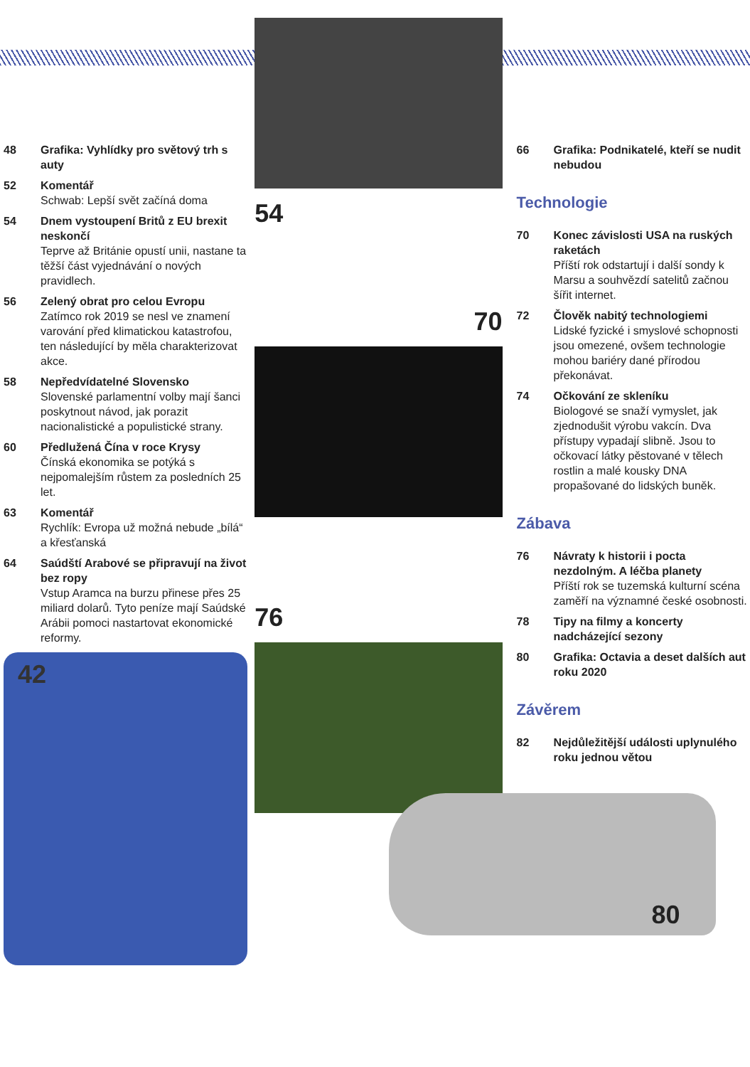48 Grafika: Vyhlídky pro světový trh s auty
52 Komentář
Schwab: Lepší svět začíná doma
54 Dnem vystoupení Britů z EU brexit neskončí
Teprve až Británie opustí unii, nastane ta těžší část vyjednávání o nových pravidlech.
56 Zelený obrat pro celou Evropu
Zatímco rok 2019 se nesl ve znamení varování před klimatickou katastrofou, ten následující by měla charakterizovat akce.
58 Nepředvídatelné Slovensko
Slovenské parlamentní volby mají šanci poskytnout návod, jak porazit nacionalistické a populistické strany.
60 Předlužená Čína v roce Krysy
Čínská ekonomika se potýká s nejpomalejším růstem za posledních 25 let.
63 Komentář
Rychlík: Evropa už možná nebude „bílá“ a křesťanská
64 Saúdští Arabové se připravují na život bez ropy
Vstup Aramca na burzu přinese přes 25 miliard dolarů. Tyto peníze mají Saúdské Arábii pomoci nastartovat ekonomické reformy.
42
54
70
76
66 Grafika: Podnikatelé, kteří se nudit nebudou
Technologie
70 Konec závislosti USA na ruských raketách
Příští rok odstartují i další sondy k Marsu a souhvězdí satelitů začnou šířit internet.
72 Člověk nabitý technologiemi
Lidské fyzické i smyslové schopnosti jsou omezené, ovšem technologie mohou bariéry dané přírodou překonávat.
74 Očkování ze skleníku
Biologové se snaží vymyslet, jak zjednodušit výrobu vakcín. Dva přístupy vypadají slibně. Jsou to očkovací látky pěstované v tělech rostlin a malé kousky DNA propašované do lidských buněk.
Zábava
76 Návraty k historii i pocta nezdolným. A léčba planety
Příští rok se tuzemská kulturní scéna zaměří na významné české osobnosti.
78 Tipy na filmy a koncerty nadcházející sezony
80 Grafika: Octavia a deset dalších aut roku 2020
Závěrem
82 Nejdůležitější události uplynulého roku jednou větou
80